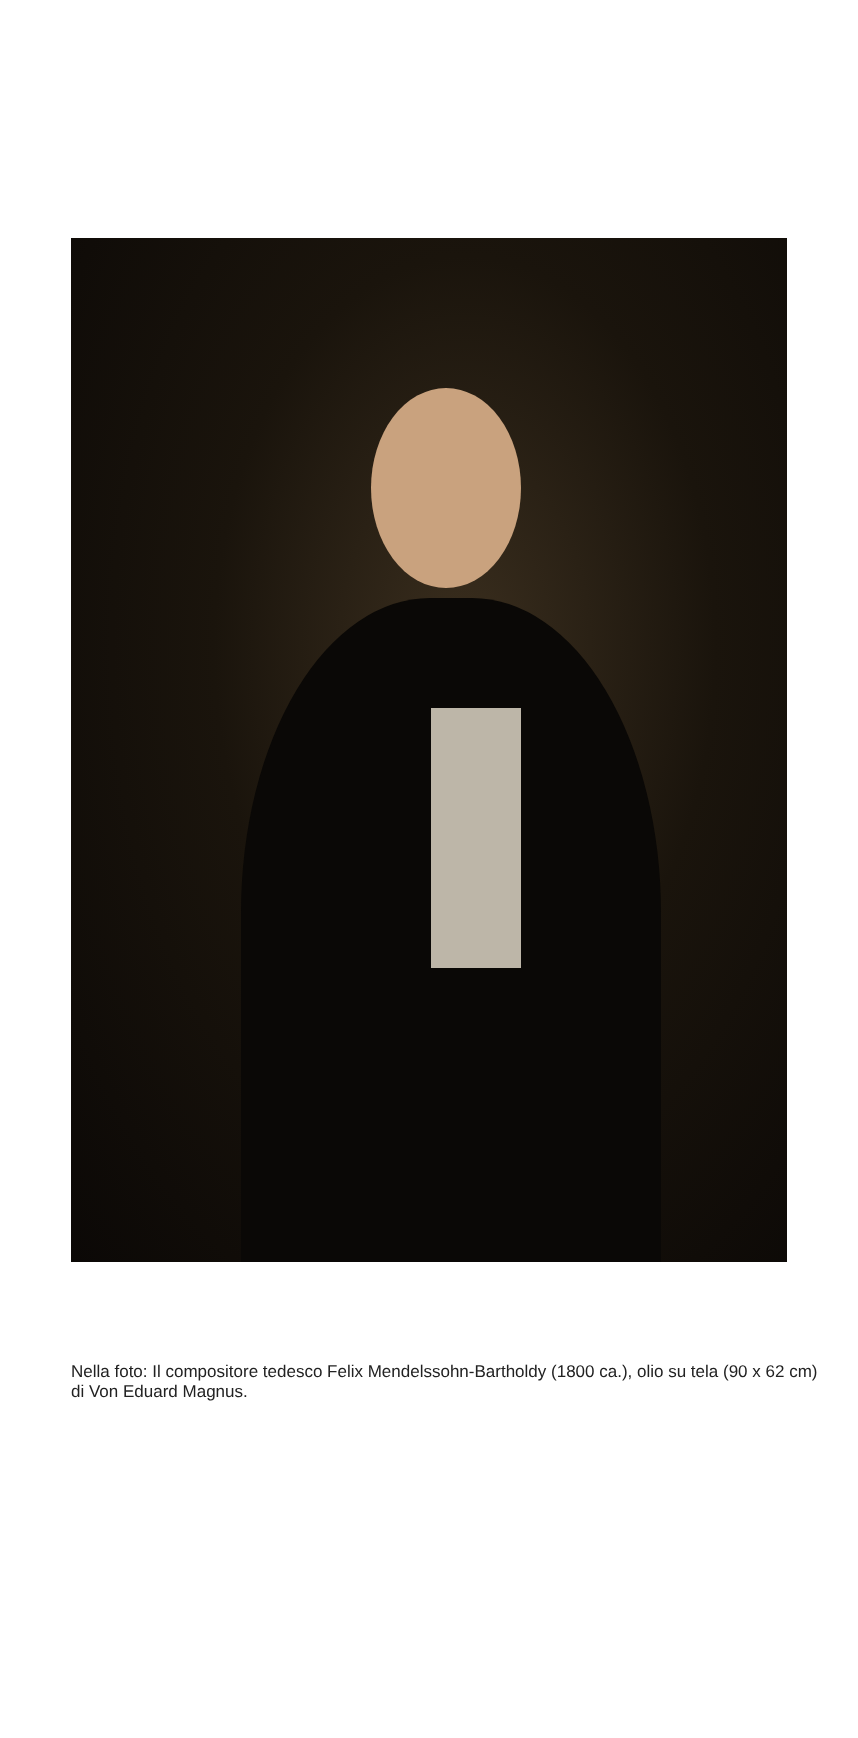Nella foto: Il compositore tedesco Felix Mendelssohn-Bartholdy (1800 ca.), olio su tela (90 x 62 cm) di Von Eduard Magnus.